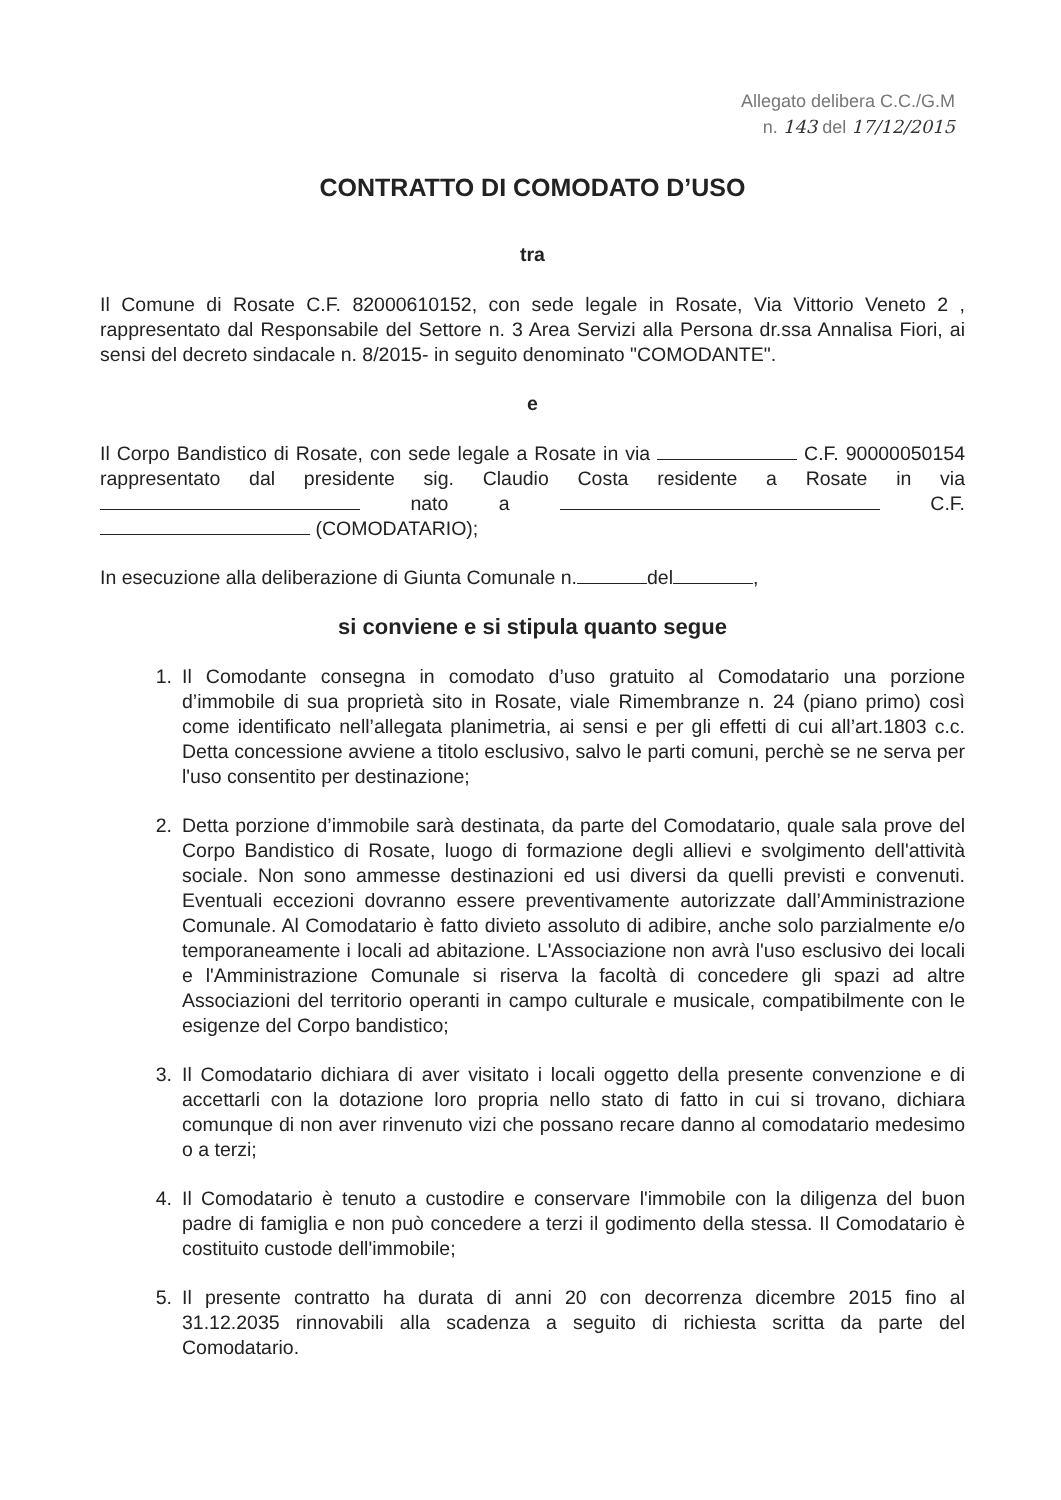Allegato delibera C.C./G.M
n. 143 del 17/12/2015
CONTRATTO DI COMODATO D’USO
tra
Il Comune di Rosate C.F. 82000610152, con sede legale in Rosate, Via Vittorio Veneto 2 , rappresentato dal Responsabile del Settore n. 3 Area Servizi alla Persona dr.ssa Annalisa Fiori, ai sensi del decreto sindacale n. 8/2015- in seguito denominato "COMODANTE".
e
Il Corpo Bandistico di Rosate, con sede legale a Rosate in via C.F. 90000050154 rappresentato dal presidente sig. Claudio Costa residente a Rosate in via nato a C.F. (COMODATARIO);
In esecuzione alla deliberazione di Giunta Comunale n. del ,
si conviene e si stipula quanto segue
1. Il Comodante consegna in comodato d’uso gratuito al Comodatario una porzione d’immobile di sua proprietà sito in Rosate, viale Rimembranze n. 24 (piano primo) così come identificato nell’allegata planimetria, ai sensi e per gli effetti di cui all’art.1803 c.c. Detta concessione avviene a titolo esclusivo, salvo le parti comuni, perchè se ne serva per l'uso consentito per destinazione;
2. Detta porzione d’immobile sarà destinata, da parte del Comodatario, quale sala prove del Corpo Bandistico di Rosate, luogo di formazione degli allievi e svolgimento dell'attività sociale. Non sono ammesse destinazioni ed usi diversi da quelli previsti e convenuti. Eventuali eccezioni dovranno essere preventivamente autorizzate dall’Amministrazione Comunale. Al Comodatario è fatto divieto assoluto di adibire, anche solo parzialmente e/o temporaneamente i locali ad abitazione. L'Associazione non avrà l'uso esclusivo dei locali e l'Amministrazione Comunale si riserva la facoltà di concedere gli spazi ad altre Associazioni del territorio operanti in campo culturale e musicale, compatibilmente con le esigenze del Corpo bandistico;
3. Il Comodatario dichiara di aver visitato i locali oggetto della presente convenzione e di accettarli con la dotazione loro propria nello stato di fatto in cui si trovano, dichiara comunque di non aver rinvenuto vizi che possano recare danno al comodatario medesimo o a terzi;
4. Il Comodatario è tenuto a custodire e conservare l'immobile con la diligenza del buon padre di famiglia e non può concedere a terzi il godimento della stessa. Il Comodatario è costituito custode dell'immobile;
5. Il presente contratto ha durata di anni 20 con decorrenza dicembre 2015 fino al 31.12.2035 rinnovabili alla scadenza a seguito di richiesta scritta da parte del Comodatario.